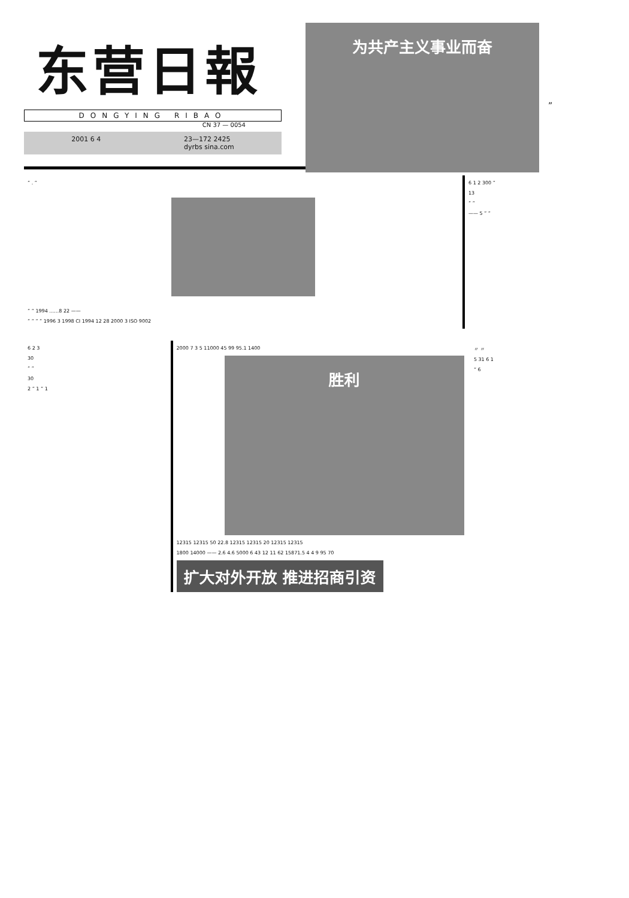东营日報
DONGYING RIBAO
CN 37 — 0054
2001 6 4 23—172 2425
dyrbs sina.com
为共产主义事业而奋
”
” . ”
” ” 1994 ……8 22 ——
” ” ” ” 1996 3 1998 CI 1994 12 28 2000 3 ISO 9002
6 1 2 300 ”
13
” ”
—— 5 ” ”
6 2 3
30
” ”
30
2 ” 1 ” 1
2000 7 3 5 11000 45 99 95.1 1400
胜利
12315 12315 50 22.8 12315 12315 20 12315 12315
1800 14000 —— 2.6 4.6 5000 6 43 12 11 62 15871.5 4 4 9 95 70
扩大对外开放 推进招商引资
〃 〃
5 31 6 1
” 6